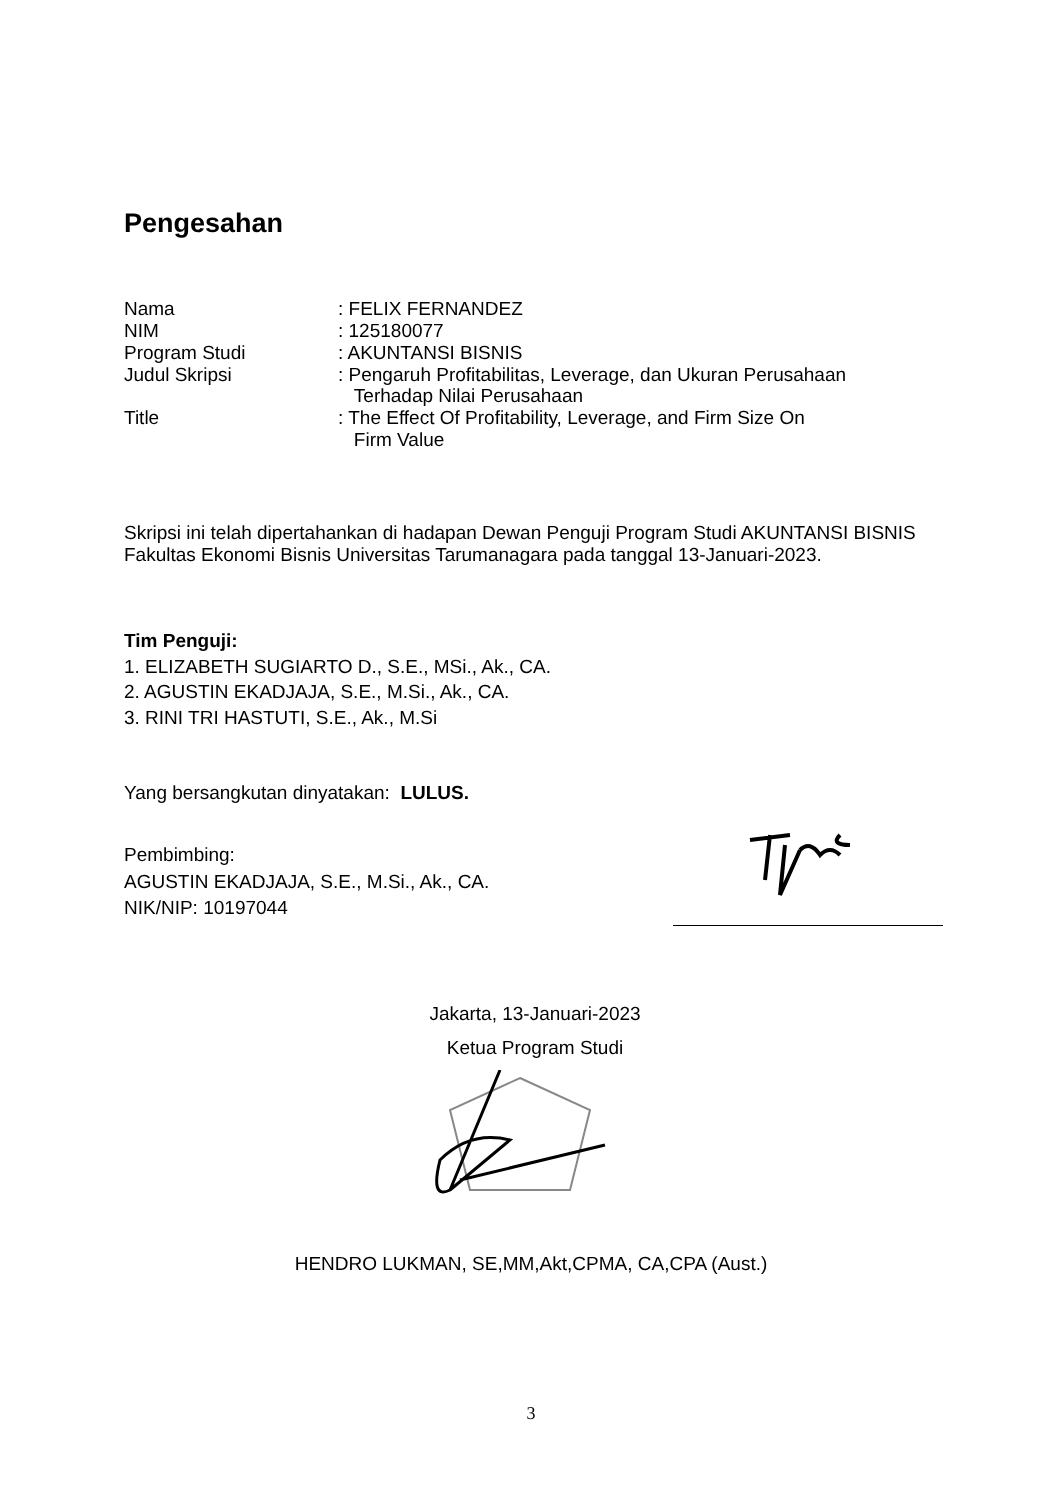Pengesahan
| Nama | : FELIX FERNANDEZ |
| NIM | : 125180077 |
| Program Studi | : AKUNTANSI BISNIS |
| Judul Skripsi | : Pengaruh Profitabilitas, Leverage, dan Ukuran Perusahaan Terhadap Nilai Perusahaan |
| Title | : The Effect Of Profitability, Leverage, and Firm Size On Firm Value |
Skripsi ini telah dipertahankan di hadapan Dewan Penguji Program Studi AKUNTANSI BISNIS Fakultas Ekonomi Bisnis Universitas Tarumanagara pada tanggal 13-Januari-2023.
Tim Penguji:
1. ELIZABETH SUGIARTO D., S.E., MSi., Ak., CA.
2. AGUSTIN EKADJAJA, S.E., M.Si., Ak., CA.
3. RINI TRI HASTUTI, S.E., Ak., M.Si
Yang bersangkutan dinyatakan: LULUS.
Pembimbing:
AGUSTIN EKADJAJA, S.E., M.Si., Ak., CA.
NIK/NIP: 10197044
Jakarta, 13-Januari-2023
Ketua Program Studi
HENDRO LUKMAN, SE,MM,Akt,CPMA, CA,CPA (Aust.)
3